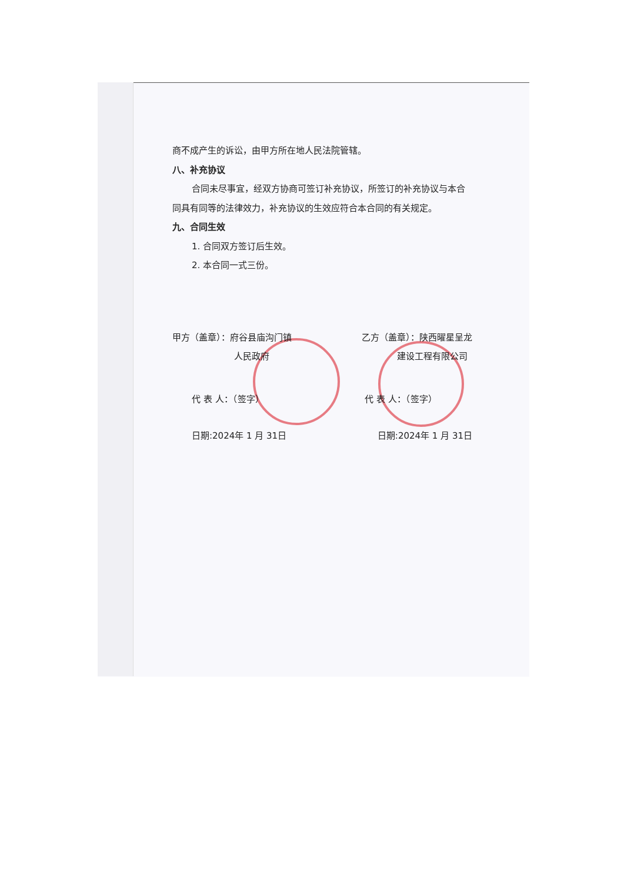商不成产生的诉讼，由甲方所在地人民法院管辖。
八、补充协议
合同未尽事宜，经双方协商可签订补充协议，所签订的补充协议与本合同具有同等的法律效力，补充协议的生效应符合本合同的有关规定。
九、合同生效
1. 合同双方签订后生效。
2. 本合同一式三份。
甲方（盖章）：府谷县庙沟门镇
       人民政府 乙方（盖章）：陕西曜星呈龙
    建设工程有限公司
代 表 人：（签字） 代 表 人：（签字）
日期:2024年 1 月 31日 日期:2024年 1 月 31日